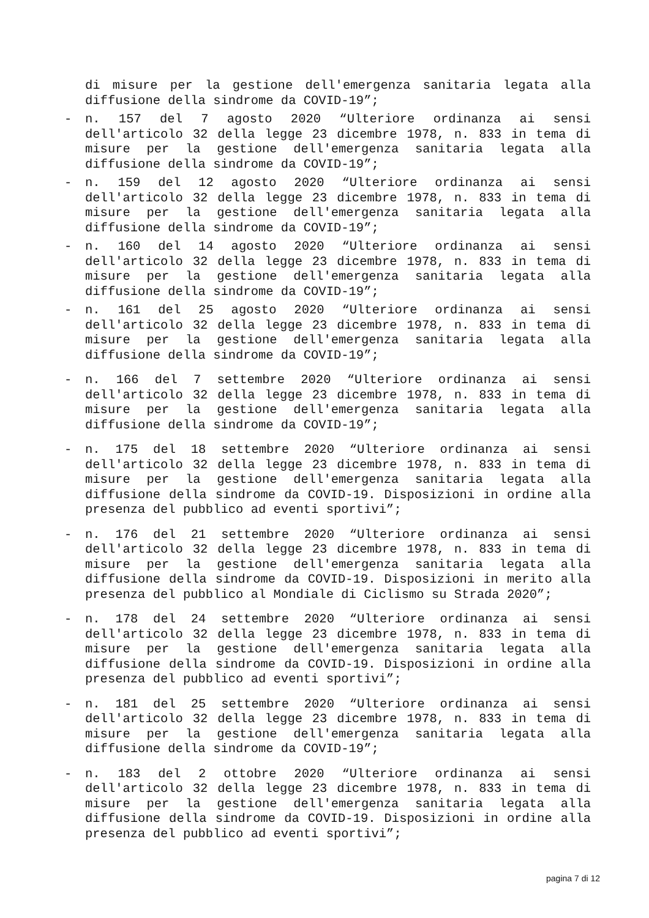di misure per la gestione dell'emergenza sanitaria legata alla diffusione della sindrome da COVID-19”;
- n. 157 del 7 agosto 2020 “Ulteriore ordinanza ai sensi dell'articolo 32 della legge 23 dicembre 1978, n. 833 in tema di misure per la gestione dell'emergenza sanitaria legata alla diffusione della sindrome da COVID-19”;
- n. 159 del 12 agosto 2020 “Ulteriore ordinanza ai sensi dell'articolo 32 della legge 23 dicembre 1978, n. 833 in tema di misure per la gestione dell'emergenza sanitaria legata alla diffusione della sindrome da COVID-19”;
- n. 160 del 14 agosto 2020 “Ulteriore ordinanza ai sensi dell'articolo 32 della legge 23 dicembre 1978, n. 833 in tema di misure per la gestione dell'emergenza sanitaria legata alla diffusione della sindrome da COVID-19”;
- n. 161 del 25 agosto 2020 “Ulteriore ordinanza ai sensi dell'articolo 32 della legge 23 dicembre 1978, n. 833 in tema di misure per la gestione dell'emergenza sanitaria legata alla diffusione della sindrome da COVID-19”;
- n. 166 del 7 settembre 2020 “Ulteriore ordinanza ai sensi dell'articolo 32 della legge 23 dicembre 1978, n. 833 in tema di misure per la gestione dell'emergenza sanitaria legata alla diffusione della sindrome da COVID-19”;
- n. 175 del 18 settembre 2020 “Ulteriore ordinanza ai sensi dell'articolo 32 della legge 23 dicembre 1978, n. 833 in tema di misure per la gestione dell'emergenza sanitaria legata alla diffusione della sindrome da COVID-19. Disposizioni in ordine alla presenza del pubblico ad eventi sportivi”;
- n. 176 del 21 settembre 2020 “Ulteriore ordinanza ai sensi dell'articolo 32 della legge 23 dicembre 1978, n. 833 in tema di misure per la gestione dell'emergenza sanitaria legata alla diffusione della sindrome da COVID-19. Disposizioni in merito alla presenza del pubblico al Mondiale di Ciclismo su Strada 2020”;
- n. 178 del 24 settembre 2020 “Ulteriore ordinanza ai sensi dell'articolo 32 della legge 23 dicembre 1978, n. 833 in tema di misure per la gestione dell'emergenza sanitaria legata alla diffusione della sindrome da COVID-19. Disposizioni in ordine alla presenza del pubblico ad eventi sportivi”;
- n. 181 del 25 settembre 2020 “Ulteriore ordinanza ai sensi dell'articolo 32 della legge 23 dicembre 1978, n. 833 in tema di misure per la gestione dell'emergenza sanitaria legata alla diffusione della sindrome da COVID-19”;
- n. 183 del 2 ottobre 2020 “Ulteriore ordinanza ai sensi dell'articolo 32 della legge 23 dicembre 1978, n. 833 in tema di misure per la gestione dell'emergenza sanitaria legata alla diffusione della sindrome da COVID-19. Disposizioni in ordine alla presenza del pubblico ad eventi sportivi”;
pagina 7 di 12